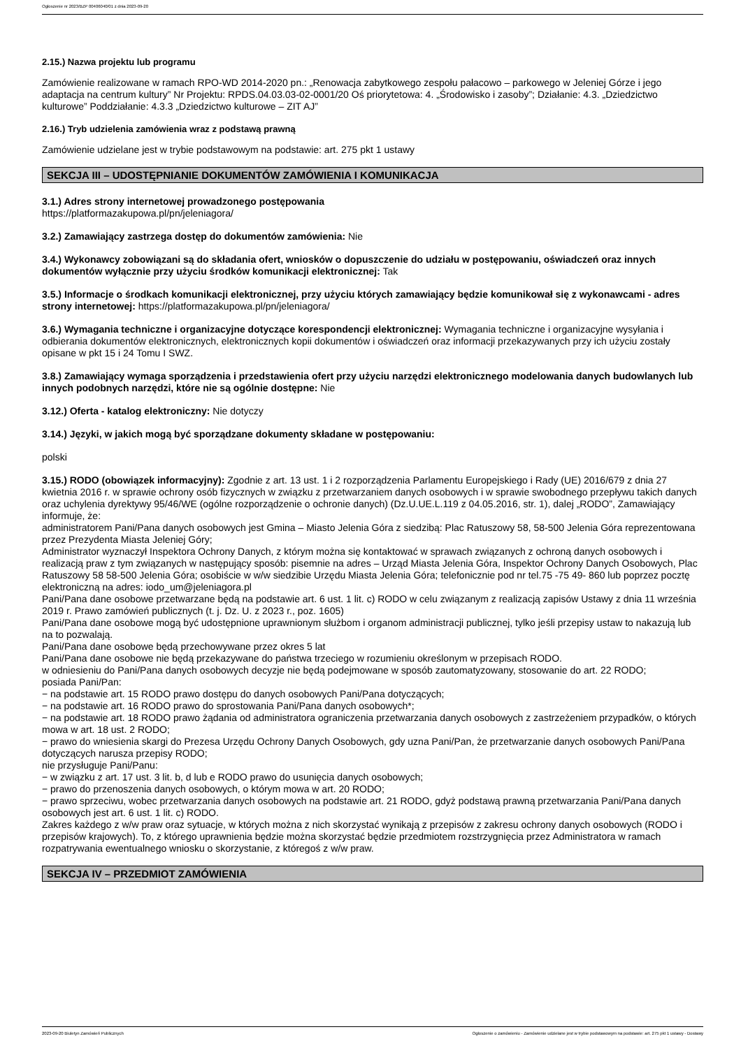Ogłoszenie nr 2023/BZP 00406040/01 z dnia 2023-09-20
2.15.) Nazwa projektu lub programu
Zamówienie realizowane w ramach RPO-WD 2014-2020 pn.: „Renowacja zabytkowego zespołu pałacowo – parkowego w Jeleniej Górze i jego adaptacja na centrum kultury” Nr Projektu: RPDS.04.03.03-02-0001/20 Oś priorytetowa: 4. „Środowisko i zasoby”; Działanie: 4.3. „Dziedzictwo kulturowe” Poddziałanie: 4.3.3 „Dziedzictwo kulturowe – ZIT AJ”
2.16.) Tryb udzielenia zamówienia wraz z podstawą prawną
Zamówienie udzielane jest w trybie podstawowym na podstawie: art. 275 pkt 1 ustawy
SEKCJA III – UDOSTĘPNIANIE DOKUMENTÓW ZAMÓWIENIA I KOMUNIKACJA
3.1.) Adres strony internetowej prowadzonego postępowania
https://platformazakupowa.pl/pn/jeleniagora/
3.2.) Zamawiający zastrzega dostęp do dokumentów zamówienia: Nie
3.4.) Wykonawcy zobowiązani są do składania ofert, wniosków o dopuszczenie do udziału w postępowaniu, oświadczeń oraz innych dokumentów wyłącznie przy użyciu środków komunikacji elektronicznej: Tak
3.5.) Informacje o środkach komunikacji elektronicznej, przy użyciu których zamawiający będzie komunikował się z wykonawcami - adres strony internetowej: https://platformazakupowa.pl/pn/jeleniagora/
3.6.) Wymagania techniczne i organizacyjne dotyczące korespondencji elektronicznej: Wymagania techniczne i organizacyjne wysyłania i odbierania dokumentów elektronicznych, elektronicznych kopii dokumentów i oświadczeń oraz informacji przekazywanych przy ich użyciu zostały opisane w pkt 15 i 24 Tomu I SWZ.
3.8.) Zamawiający wymaga sporządzenia i przedstawienia ofert przy użyciu narzędzi elektronicznego modelowania danych budowlanych lub innych podobnych narzędzi, które nie są ogólnie dostępne: Nie
3.12.) Oferta - katalog elektroniczny: Nie dotyczy
3.14.) Języki, w jakich mogą być sporządzane dokumenty składane w postępowaniu:
polski
3.15.) RODO (obowiązek informacyjny): Zgodnie z art. 13 ust. 1 i 2 rozporządzenia Parlamentu Europejskiego i Rady (UE) 2016/679 z dnia 27 kwietnia 2016 r. w sprawie ochrony osób fizycznych w związku z przetwarzaniem danych osobowych i w sprawie swobodnego przepływu takich danych oraz uchylenia dyrektywy 95/46/WE (ogólne rozporządzenie o ochronie danych) (Dz.U.UE.L.119 z 04.05.2016, str. 1), dalej „RODO”, Zamawiający informuje, że:
administratorem Pani/Pana danych osobowych jest Gmina – Miasto Jelenia Góra z siedzibą: Plac Ratuszowy 58, 58-500 Jelenia Góra reprezentowana przez Prezydenta Miasta Jeleniej Góry;
Administrator wyznaczył Inspektora Ochrony Danych, z którym można się kontaktować w sprawach związanych z ochroną danych osobowych i realizacją praw z tym związanych w następujący sposób: pisemnie na adres – Urząd Miasta Jelenia Góra, Inspektor Ochrony Danych Osobowych, Plac Ratuszowy 58 58-500 Jelenia Góra; osobiście w w/w siedzibie Urzędu Miasta Jelenia Góra; telefonicznie pod nr tel.75 -75 49- 860 lub poprzez pocztę elektroniczną na adres: iodo_um@jeleniagora.pl
Pani/Pana dane osobowe przetwarzane będą na podstawie art. 6 ust. 1 lit. c) RODO w celu związanym z realizacją zapisów Ustawy z dnia 11 września 2019 r. Prawo zamówień publicznych (t. j. Dz. U. z 2023 r., poz. 1605)
Pani/Pana dane osobowe mogą być udostępnione uprawnionym służbom i organom administracji publicznej, tylko jeśli przepisy ustaw to nakazują lub na to pozwalają.
Pani/Pana dane osobowe będą przechowywane przez okres 5 lat
Pani/Pana dane osobowe nie będą przekazywane do państwa trzeciego w rozumieniu określonym w przepisach RODO.
w odniesieniu do Pani/Pana danych osobowych decyzje nie będą podejmowane w sposób zautomatyzowany, stosowanie do art. 22 RODO;
posiada Pani/Pan:
− na podstawie art. 15 RODO prawo dostępu do danych osobowych Pani/Pana dotyczących;
− na podstawie art. 16 RODO prawo do sprostowania Pani/Pana danych osobowych*;
− na podstawie art. 18 RODO prawo żądania od administratora ograniczenia przetwarzania danych osobowych z zastrzeżeniem przypadków, o których mowa w art. 18 ust. 2 RODO;
− prawo do wniesienia skargi do Prezesa Urzędu Ochrony Danych Osobowych, gdy uzna Pani/Pan, że przetwarzanie danych osobowych Pani/Pana dotyczących narusza przepisy RODO;
nie przysługuje Pani/Panu:
− w związku z art. 17 ust. 3 lit. b, d lub e RODO prawo do usunięcia danych osobowych;
− prawo do przenoszenia danych osobowych, o którym mowa w art. 20 RODO;
− prawo sprzeciwu, wobec przetwarzania danych osobowych na podstawie art. 21 RODO, gdyż podstawą prawną przetwarzania Pani/Pana danych osobowych jest art. 6 ust. 1 lit. c) RODO.
Zakres każdego z w/w praw oraz sytuacje, w których można z nich skorzystać wynikają z przepisów z zakresu ochrony danych osobowych (RODO i przepisów krajowych). To, z którego uprawnienia będzie można skorzystać będzie przedmiotem rozstrzygnięcia przez Administratora w ramach rozpatrywania ewentualnego wniosku o skorzystanie, z któregoś z w/w praw.
SEKCJA IV – PRZEDMIOT ZAMÓWIENIA
2023-09-20 Biuletyn Zamówień Publicznych Ogłoszenie o zamówieniu - Zamówienie udzielane jest w trybie podstawowym na podstawie: art. 275 pkt 1 ustawy - Dostawy